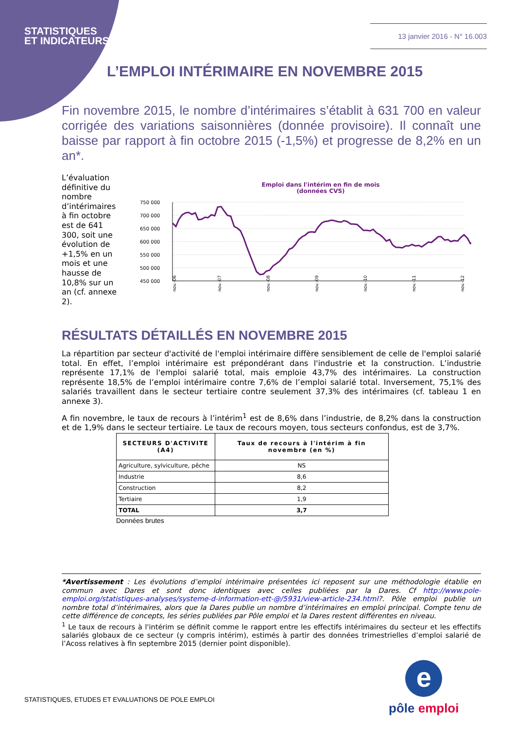STATISTIQUES
ET INDICATEURS
13 janvier 2016 - N° 16.003
L’EMPLOI INTÉRIMAIRE EN NOVEMBRE 2015
Fin novembre 2015, le nombre d’intérimaires s’établit à 631 700 en valeur corrigée des variations saisonnières (donnée provisoire). Il connaît une baisse par rapport à fin octobre 2015 (-1,5%) et progresse de 8,2% en un an*.
L’évaluation définitive du nombre d’intérimaires à fin octobre est de 641 300, soit une évolution de +1,5% en un mois et une hausse de 10,8% sur un an (cf. annexe 2).
Emploi dans l'intérim en fin de mois
(données CVS)
750 000
700 000
650 000
600 000
550 000
500 000
450 000
nov.-06
nov.-07
nov.-08
nov.-09
nov.-10
nov.-11
nov.-12
RÉSULTATS DÉTAILLÉS EN NOVEMBRE 2015
La répartition par secteur d'activité de l'emploi intérimaire diffère sensiblement de celle de l'emploi salarié total. En effet, l’emploi intérimaire est prépondérant dans l'industrie et la construction. L’industrie représente 17,1% de l'emploi salarié total, mais emploie 43,7% des intérimaires. La construction représente 18,5% de l’emploi intérimaire contre 7,6% de l’emploi salarié total. Inversement, 75,1% des salariés travaillent dans le secteur tertiaire contre seulement 37,3% des intérimaires (cf. tableau 1 en annexe 3).
A fin novembre, le taux de recours à l’intérim<sup>1</sup> est de 8,6% dans l’industrie, de 8,2% dans la construction et de 1,9% dans le secteur tertiaire. Le taux de recours moyen, tous secteurs confondus, est de 3,7%.
| SECTEURS D'ACTIVITE (A4) | Taux de recours à l'intérim à fin novembre (en %) |
| --- | --- |
| Agriculture, sylviculture, pêche | NS |
| Industrie | 8,6 |
| Construction | 8,2 |
| Tertiaire | 1,9 |
| TOTAL | 3,7 |
Données brutes
*Avertissement : Les évolutions d’emploi intérimaire présentées ici reposent sur une méthodologie établie en commun avec Dares et sont donc identiques avec celles publiées par la Dares. Cf http://www.pole-emploi.org/statistiques-analyses/systeme-d-information-ett-@/5931/view-article-234.html?. Pôle emploi publie un nombre total d’intérimaires, alors que la Dares publie un nombre d’intérimaires en emploi principal. Compte tenu de cette différence de concepts, les séries publiées par Pôle emploi et la Dares restent différentes en niveau.
<sup>1</sup> Le taux de recours à l'intérim se définit comme le rapport entre les effectifs intérimaires du secteur et les effectifs salariés globaux de ce secteur (y compris intérim), estimés à partir des données trimestrielles d’emploi salarié de l’Acoss relatives à fin septembre 2015 (dernier point disponible).
STATISTIQUES, ETUDES ET EVALUATIONS DE POLE EMPLOI
e
pôle emploi